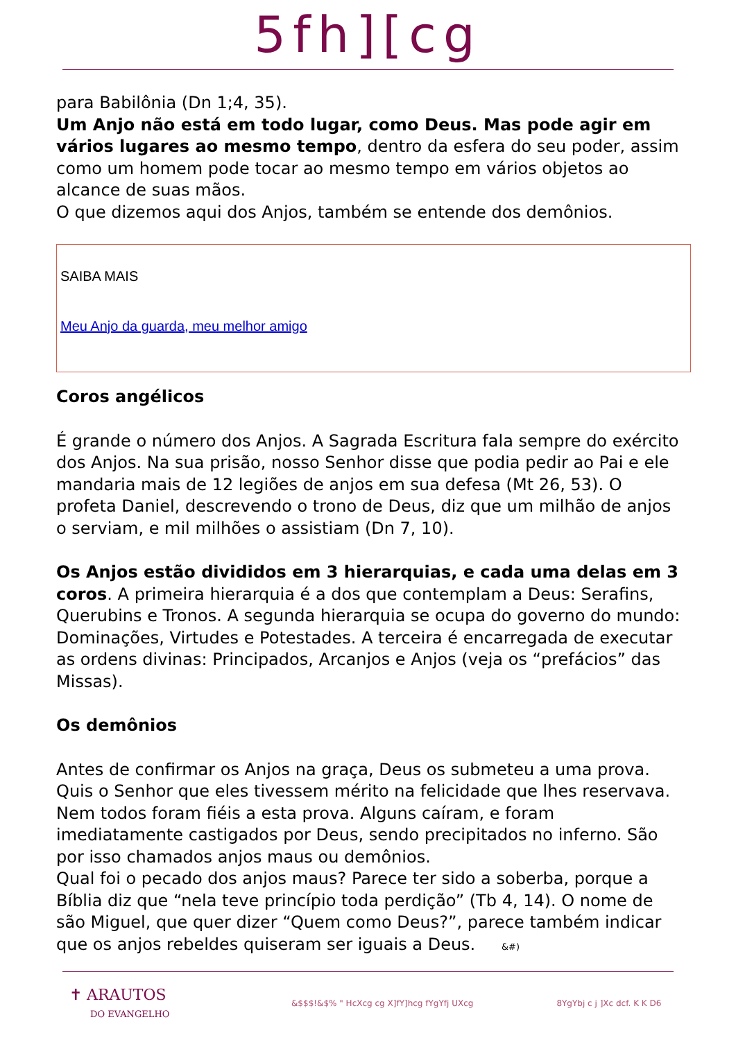5fh][cg
para Babilônia (Dn 1;4, 35).
Um Anjo não está em todo lugar, como Deus. Mas pode agir em vários lugares ao mesmo tempo, dentro da esfera do seu poder, assim como um homem pode tocar ao mesmo tempo em vários objetos ao alcance de suas mãos.
O que dizemos aqui dos Anjos, também se entende dos demônios.
SAIBA MAIS
Meu Anjo da guarda, meu melhor amigo
Coros angélicos
É grande o número dos Anjos. A Sagrada Escritura fala sempre do exército dos Anjos. Na sua prisão, nosso Senhor disse que podia pedir ao Pai e ele mandaria mais de 12 legiões de anjos em sua defesa (Mt 26, 53). O profeta Daniel, descrevendo o trono de Deus, diz que um milhão de anjos o serviam, e mil milhões o assistiam (Dn 7, 10).
Os Anjos estão divididos em 3 hierarquias, e cada uma delas em 3 coros. A primeira hierarquia é a dos que contemplam a Deus: Serafins, Querubins e Tronos. A segunda hierarquia se ocupa do governo do mundo: Dominações, Virtudes e Potestades. A terceira é encarregada de executar as ordens divinas: Principados, Arcanjos e Anjos (veja os “prefácios” das Missas).
Os demônios
Antes de confirmar os Anjos na graça, Deus os submeteu a uma prova. Quis o Senhor que eles tivessem mérito na felicidade que lhes reservava. Nem todos foram fiéis a esta prova. Alguns caíram, e foram imediatamente castigados por Deus, sendo precipitados no inferno. São por isso chamados anjos maus ou demônios.
Qual foi o pecado dos anjos maus? Parece ter sido a soberba, porque a Bíblia diz que “nela teve princípio toda perdição” (Tb 4, 14). O nome de são Miguel, que quer dizer “Quem como Deus?”, parece também indicar que os anjos rebeldes quiseram ser iguais a Deus. &#)
✝ ARAUTOS
DO EVANGELHO
&$$$!&$% " HcXcg cg X]fY]hcg fYgYfj UXcg 8YgYbj c j ]Xc dcf. K K D6